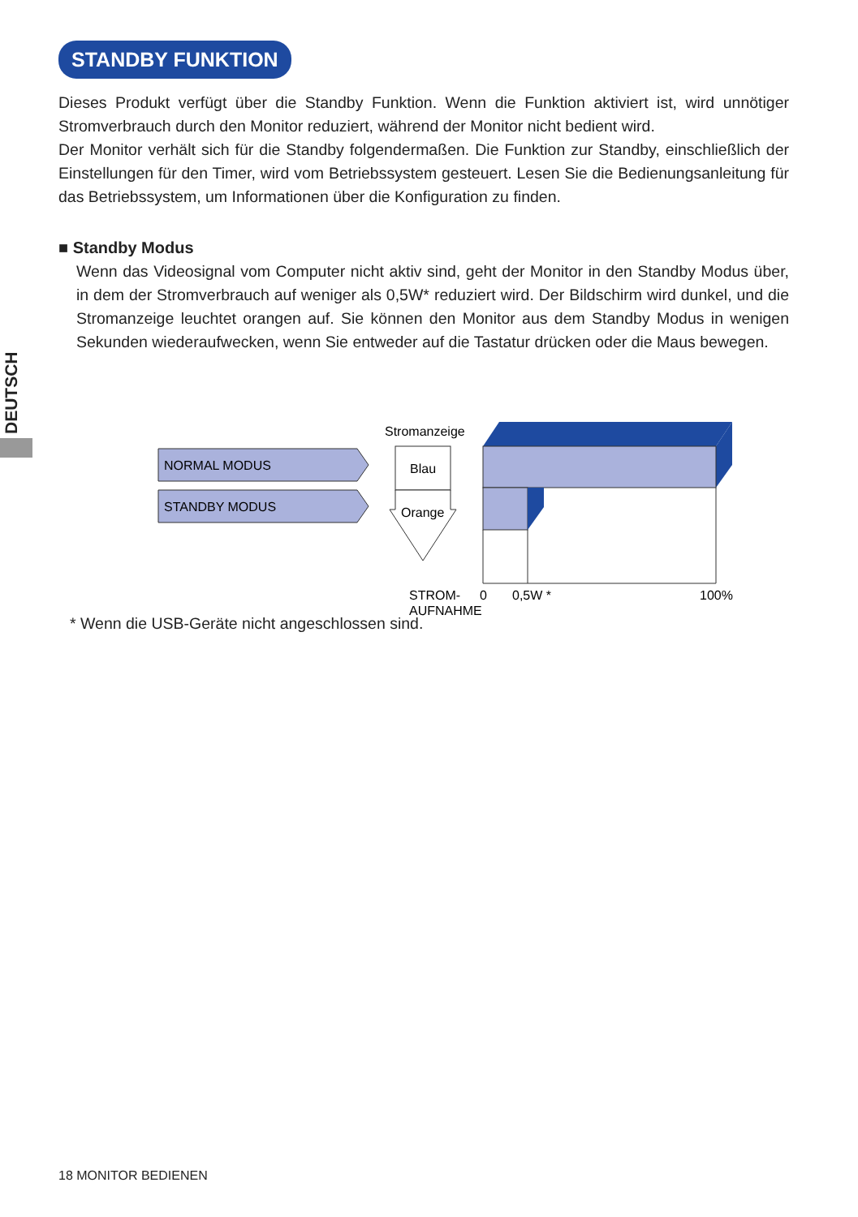STANDBY FUNKTION
DEUTSCH
Dieses Produkt verfügt über die Standby Funktion. Wenn die Funktion aktiviert ist, wird unnötiger Stromverbrauch durch den Monitor reduziert, während der Monitor nicht bedient wird.
Der Monitor verhält sich für die Standby folgendermaßen. Die Funktion zur Standby, einschließlich der Einstellungen für den Timer, wird vom Betriebssystem gesteuert. Lesen Sie die Bedienungsanleitung für das Betriebssystem, um Informationen über die Konfiguration zu finden.
■ Standby Modus
Wenn das Videosignal vom Computer nicht aktiv sind, geht der Monitor in den Standby Modus über, in dem der Stromverbrauch auf weniger als 0,5W* reduziert wird. Der Bildschirm wird dunkel, und die Stromanzeige leuchtet orangen auf. Sie können den Monitor aus dem Standby Modus in wenigen Sekunden wiederaufwecken, wenn Sie entweder auf die Tastatur drücken oder die Maus bewegen.
NORMAL MODUS
STANDBY MODUS
Stromanzeige
Blau
Orange
STROM-
AUFNAHME
0
0,5W *
100%
* Wenn die USB-Geräte nicht angeschlossen sind.
18 MONITOR BEDIENEN